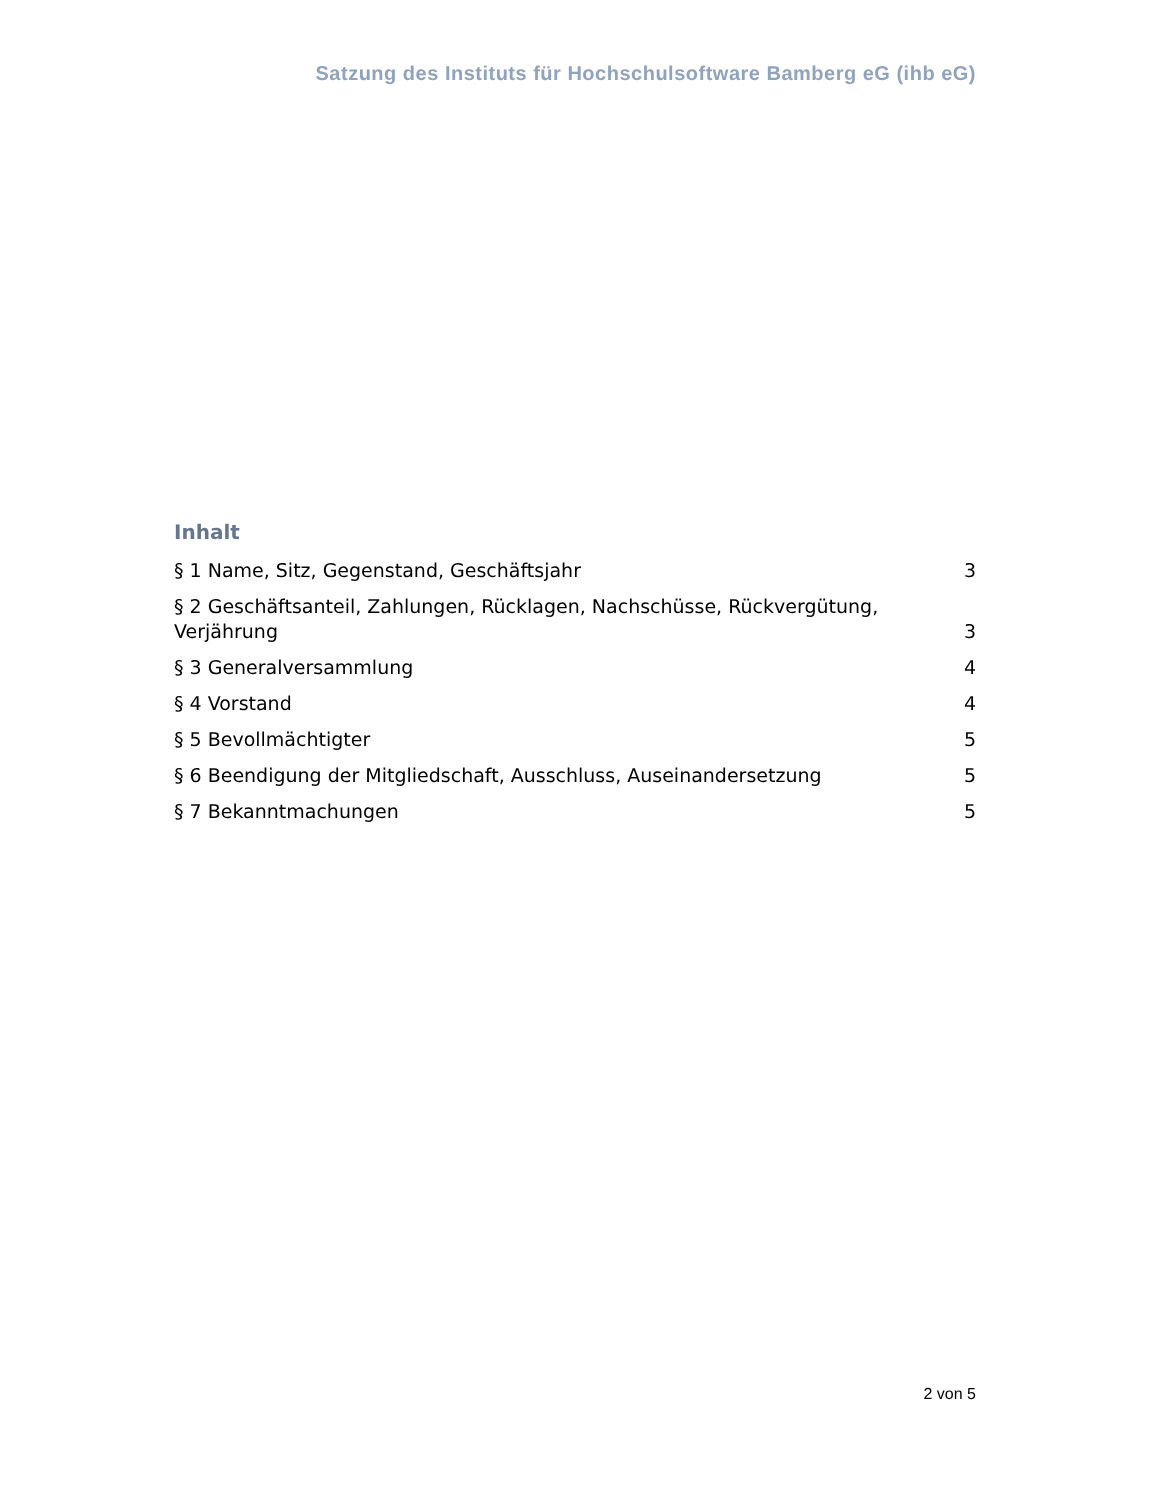Satzung des Instituts für Hochschulsoftware Bamberg eG (ihb eG)
Inhalt
§ 1 Name, Sitz, Gegenstand, Geschäftsjahr 3
§ 2 Geschäftsanteil, Zahlungen, Rücklagen, Nachschüsse, Rückvergütung, Verjährung 3
§ 3 Generalversammlung 4
§ 4 Vorstand 4
§ 5 Bevollmächtigter 5
§ 6 Beendigung der Mitgliedschaft, Ausschluss, Auseinandersetzung 5
§ 7 Bekanntmachungen 5
2 von 5